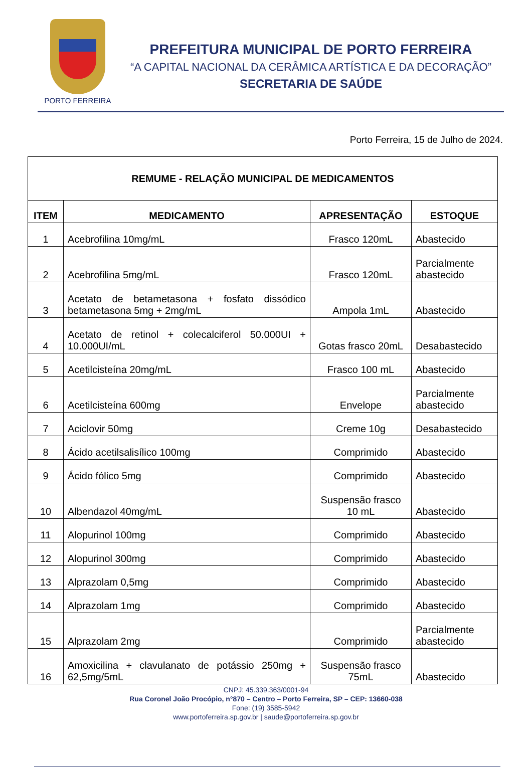PORTO FERREIRA
PREFEITURA MUNICIPAL DE PORTO FERREIRA
“A CAPITAL NACIONAL DA CERÂMICA ARTÍSTICA E DA DECORAÇÃO”
SECRETARIA DE SAÚDE
Porto Ferreira, 15 de Julho de 2024.
| REMUME - RELAÇÃO MUNICIPAL DE MEDICAMENTOS | | | |
| ITEM | MEDICAMENTO | APRESENTAÇÃO | ESTOQUE |
| 1 | Acebrofilina 10mg/mL | Frasco 120mL | Abastecido |
| 2 | Acebrofilina 5mg/mL | Frasco 120mL | Parcialmente abastecido |
| 3 | Acetato de betametasona + fosfato dissódico betametasona 5mg + 2mg/mL | Ampola 1mL | Abastecido |
| 4 | Acetato de retinol + colecalciferol 50.000UI + 10.000UI/mL | Gotas frasco 20mL | Desabastecido |
| 5 | Acetilcisteína 20mg/mL | Frasco 100 mL | Abastecido |
| 6 | Acetilcisteína 600mg | Envelope | Parcialmente abastecido |
| 7 | Aciclovir 50mg | Creme 10g | Desabastecido |
| 8 | Ácido acetilsalisílico 100mg | Comprimido | Abastecido |
| 9 | Ácido fólico 5mg | Comprimido | Abastecido |
| 10 | Albendazol 40mg/mL | Suspensão frasco 10 mL | Abastecido |
| 11 | Alopurinol 100mg | Comprimido | Abastecido |
| 12 | Alopurinol 300mg | Comprimido | Abastecido |
| 13 | Alprazolam 0,5mg | Comprimido | Abastecido |
| 14 | Alprazolam 1mg | Comprimido | Abastecido |
| 15 | Alprazolam 2mg | Comprimido | Parcialmente abastecido |
| 16 | Amoxicilina + clavulanato de potássio 250mg + 62,5mg/5mL | Suspensão frasco 75mL | Abastecido |
CNPJ: 45.339.363/0001-94
Rua Coronel João Procópio, n°870 – Centro – Porto Ferreira, SP – CEP: 13660-038
Fone: (19) 3585-5942
www.portoferreira.sp.gov.br | saude@portoferreira.sp.gov.br